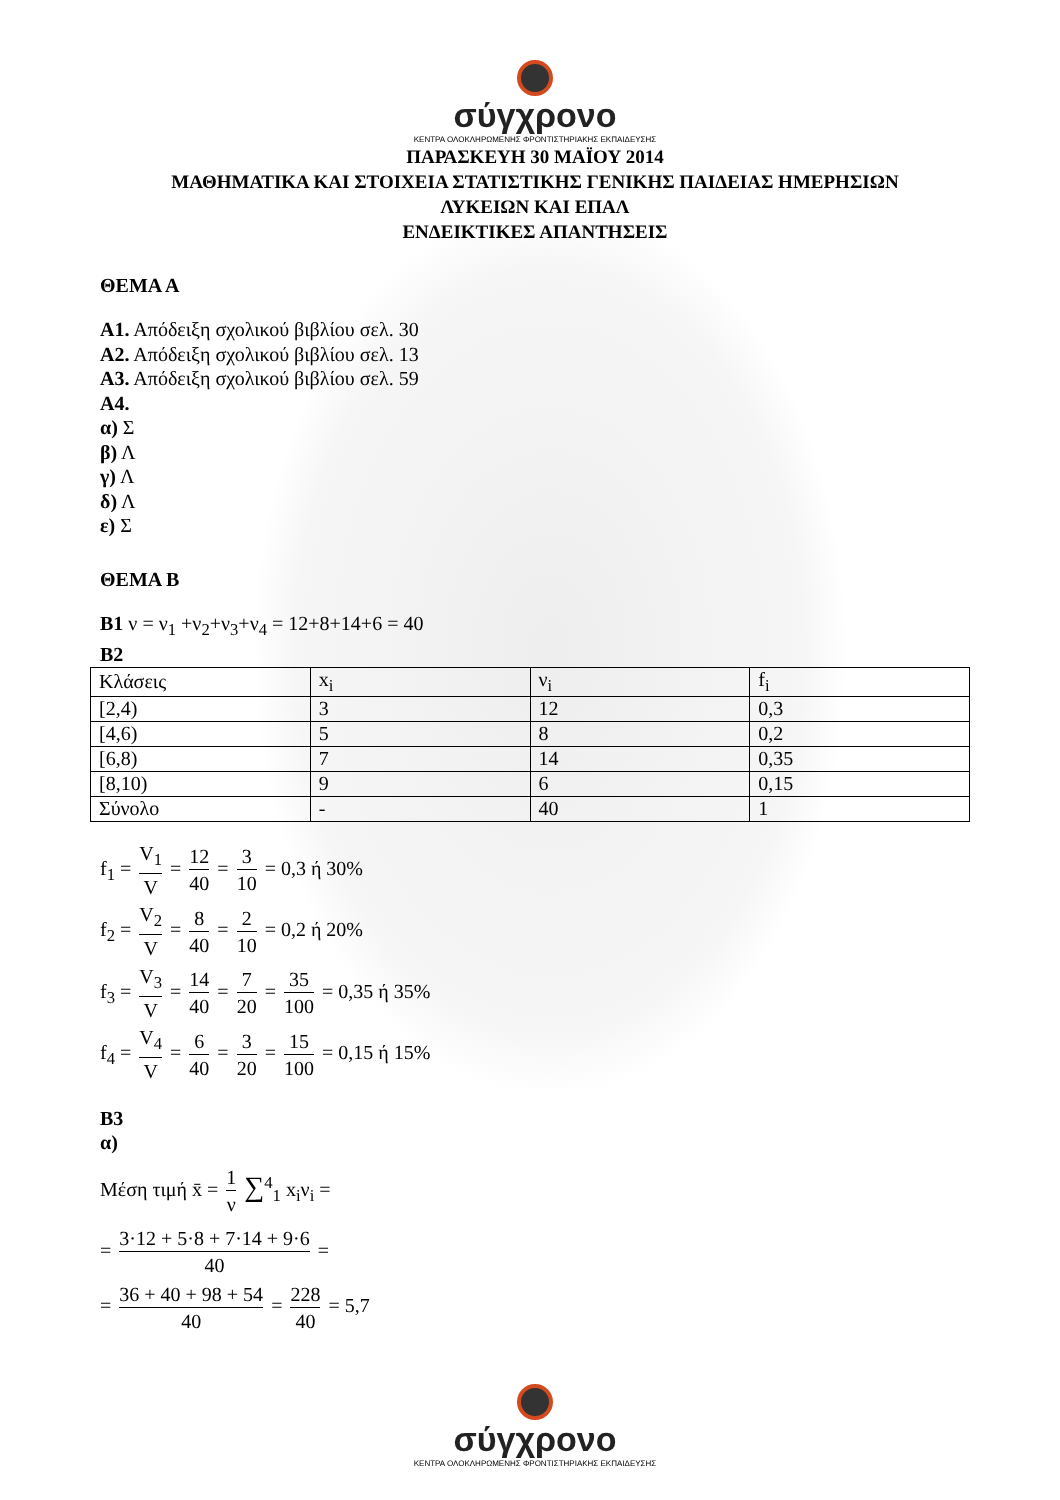σύγχρονο
ΚΕΝΤΡΑ ΟΛΟΚΛΗΡΩΜΕΝΗΣ ΦΡΟΝΤΙΣΤΗΡΙΑΚΗΣ ΕΚΠΑΙΔΕΥΣΗΣ
ΠΑΡΑΣΚΕΥΗ 30 ΜΑΪΟΥ 2014
ΜΑΘΗΜΑΤΙΚΑ ΚΑΙ ΣΤΟΙΧΕΙΑ ΣΤΑΤΙΣΤΙΚΗΣ ΓΕΝΙΚΗΣ ΠΑΙΔΕΙΑΣ ΗΜΕΡΗΣΙΩΝ
ΛΥΚΕΙΩΝ ΚΑΙ ΕΠΑΛ
ΕΝΔΕΙΚΤΙΚΕΣ ΑΠΑΝΤΗΣΕΙΣ
ΘΕΜΑ Α
Α1. Απόδειξη σχολικού βιβλίου σελ. 30
Α2. Απόδειξη σχολικού βιβλίου σελ. 13
Α3. Απόδειξη σχολικού βιβλίου σελ. 59
Α4.
α) Σ
β) Λ
γ) Λ
δ) Λ
ε) Σ
ΘΕΜΑ Β
Β1 ν = ν<sub>1</sub> +ν<sub>2</sub>+ν<sub>3</sub>+ν<sub>4</sub> = 12+8+14+6 = 40
Β2
| Κλάσεις | x<sub>i</sub> | ν<sub>i</sub> | f<sub>i</sub> |
| [2,4) | 3 | 12 | 0,3 |
| [4,6) | 5 | 8 | 0,2 |
| [6,8) | 7 | 14 | 0,35 |
| [8,10) | 9 | 6 | 0,15 |
| Σύνολο | - | 40 | 1 |
f<sub>1</sub> = V<sub>1</sub> V = 12 40 = 3 10 = 0,3 ή 30%
f<sub>2</sub> = V<sub>2</sub> V = 8 40 = 2 10 = 0,2 ή 20%
f<sub>3</sub> = V<sub>3</sub> V = 14 40 = 7 20 = 35 100 = 0,35 ή 35%
f<sub>4</sub> = V<sub>4</sub> V = 6 40 = 3 20 = 15 100 = 0,15 ή 15%
Β3
α)
Μέση τιμή x̄ = 1 ν ∑<sup>4</sup><sub>1</sub> x<sub>i</sub>ν<sub>i</sub> =
= 3·12 + 5·8 + 7·14 + 9·6 40 =
= 36 + 40 + 98 + 54 40 = 228 40 = 5,7
σύγχρονο
ΚΕΝΤΡΑ ΟΛΟΚΛΗΡΩΜΕΝΗΣ ΦΡΟΝΤΙΣΤΗΡΙΑΚΗΣ ΕΚΠΑΙΔΕΥΣΗΣ